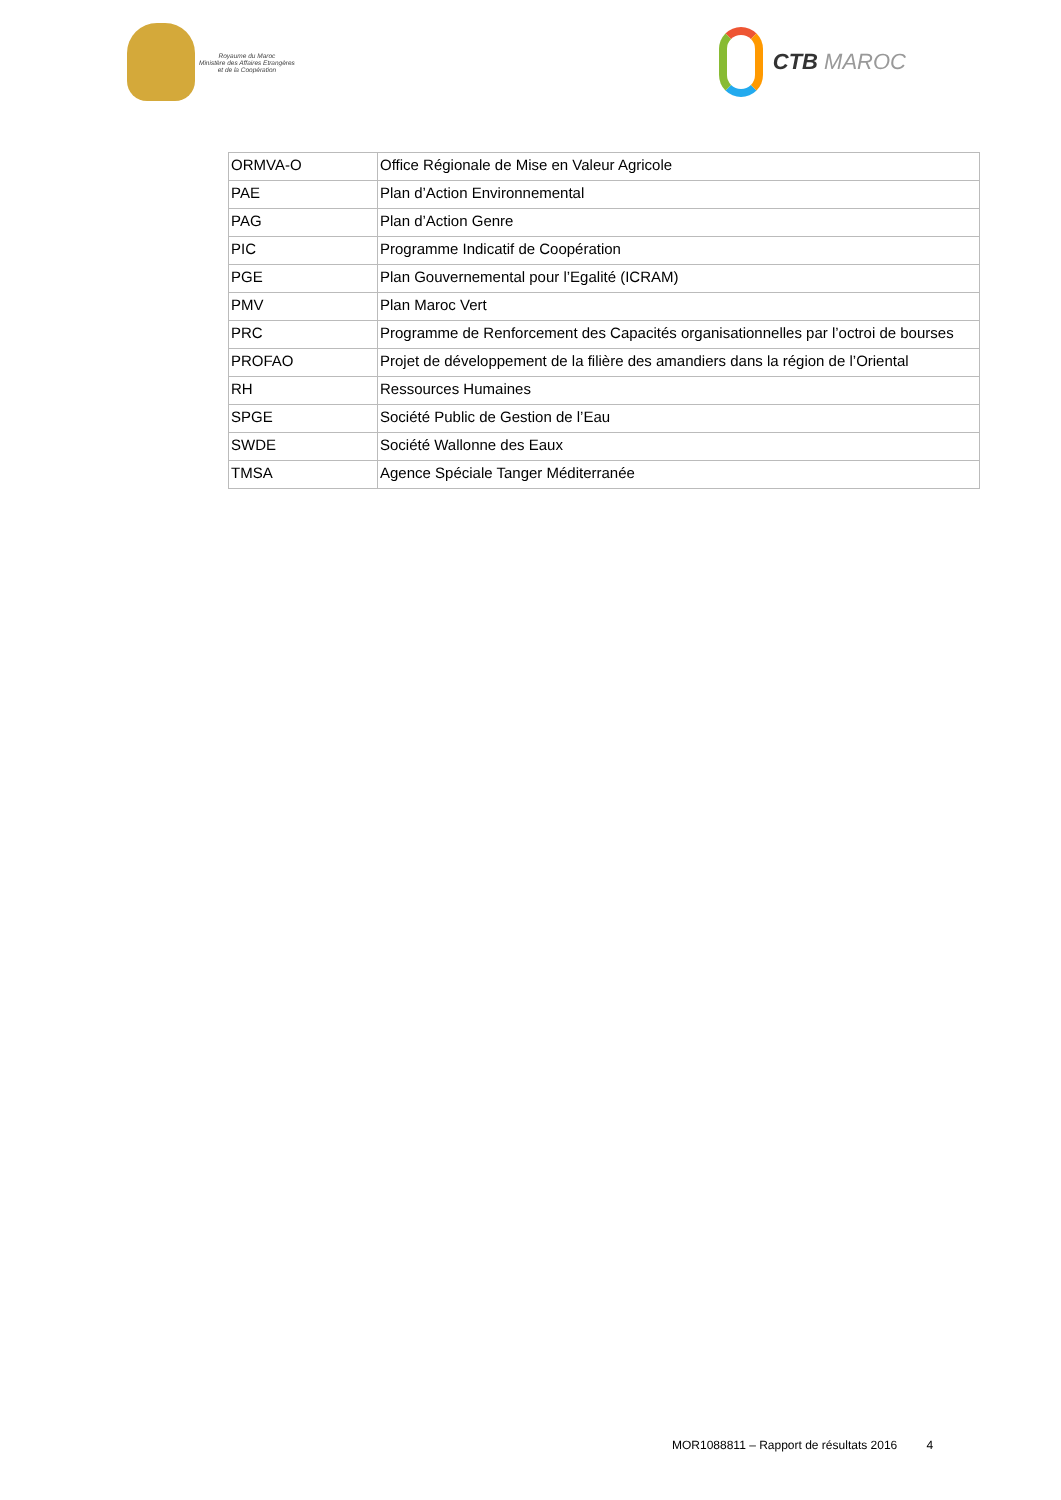Royaume du Maroc
Ministère des Affaires Etrangères
et de la Coopération
CTB MAROC
| ORMVA-O | Office Régionale de Mise en Valeur Agricole |
| PAE | Plan d’Action Environnemental |
| PAG | Plan d’Action Genre |
| PIC | Programme Indicatif de Coopération |
| PGE | Plan Gouvernemental pour l’Egalité (ICRAM) |
| PMV | Plan Maroc Vert |
| PRC | Programme de Renforcement des Capacités organisationnelles par l’octroi de bourses |
| PROFAO | Projet de développement de la filière des amandiers dans la région de l’Oriental |
| RH | Ressources Humaines |
| SPGE | Société Public de Gestion de l’Eau |
| SWDE | Société Wallonne des Eaux |
| TMSA | Agence Spéciale Tanger Méditerranée |
MOR1088811 – Rapport de résultats 2016 4